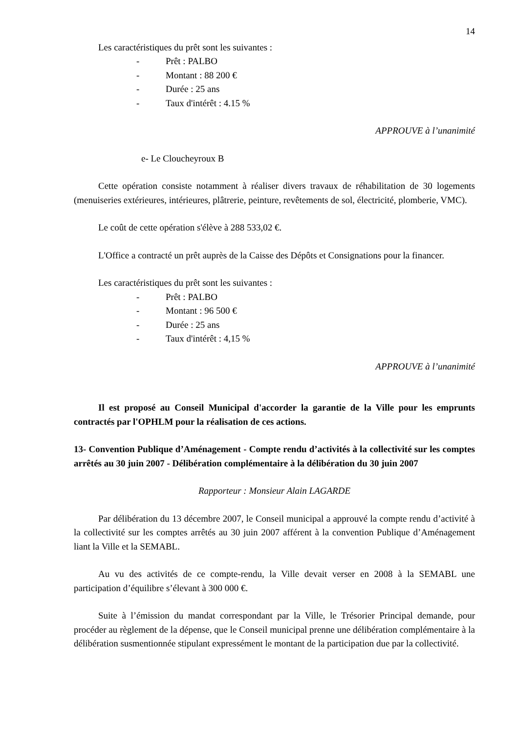14
Les caractéristiques du prêt sont les suivantes :
- Prêt : PALBO
- Montant : 88 200 €
- Durée : 25 ans
- Taux d'intérêt : 4.15 %
APPROUVE à l’unanimité
e- Le Cloucheyroux B
Cette opération consiste notamment à réaliser divers travaux de réhabilitation de 30 logements (menuiseries extérieures, intérieures, plâtrerie, peinture, revêtements de sol, électricité, plomberie, VMC).
Le coût de cette opération s'élève à 288 533,02 €.
L'Office a contracté un prêt auprès de la Caisse des Dépôts et Consignations pour la financer.
Les caractéristiques du prêt sont les suivantes :
- Prêt : PALBO
- Montant : 96 500 €
- Durée : 25 ans
- Taux d'intérêt : 4,15 %
APPROUVE à l’unanimité
Il est proposé au Conseil Municipal d'accorder la garantie de la Ville pour les emprunts contractés par l'OPHLM pour la réalisation de ces actions.
13- Convention Publique d’Aménagement - Compte rendu d’activités à la collectivité sur les comptes arrêtés au 30 juin 2007 - Délibération complémentaire à la délibération du 30 juin 2007
Rapporteur : Monsieur Alain LAGARDE
Par délibération du 13 décembre 2007, le Conseil municipal a approuvé la compte rendu d’activité à la collectivité sur les comptes arrêtés au 30 juin 2007 afférent à la convention Publique d’Aménagement liant la Ville et la SEMABL.
Au vu des activités de ce compte-rendu, la Ville devait verser en 2008 à la SEMABL une participation d’équilibre s’élevant à 300 000 €.
Suite à l’émission du mandat correspondant par la Ville, le Trésorier Principal demande, pour procéder au règlement de la dépense, que le Conseil municipal prenne une délibération complémentaire à la délibération susmentionnée stipulant expressément le montant de la participation due par la collectivité.